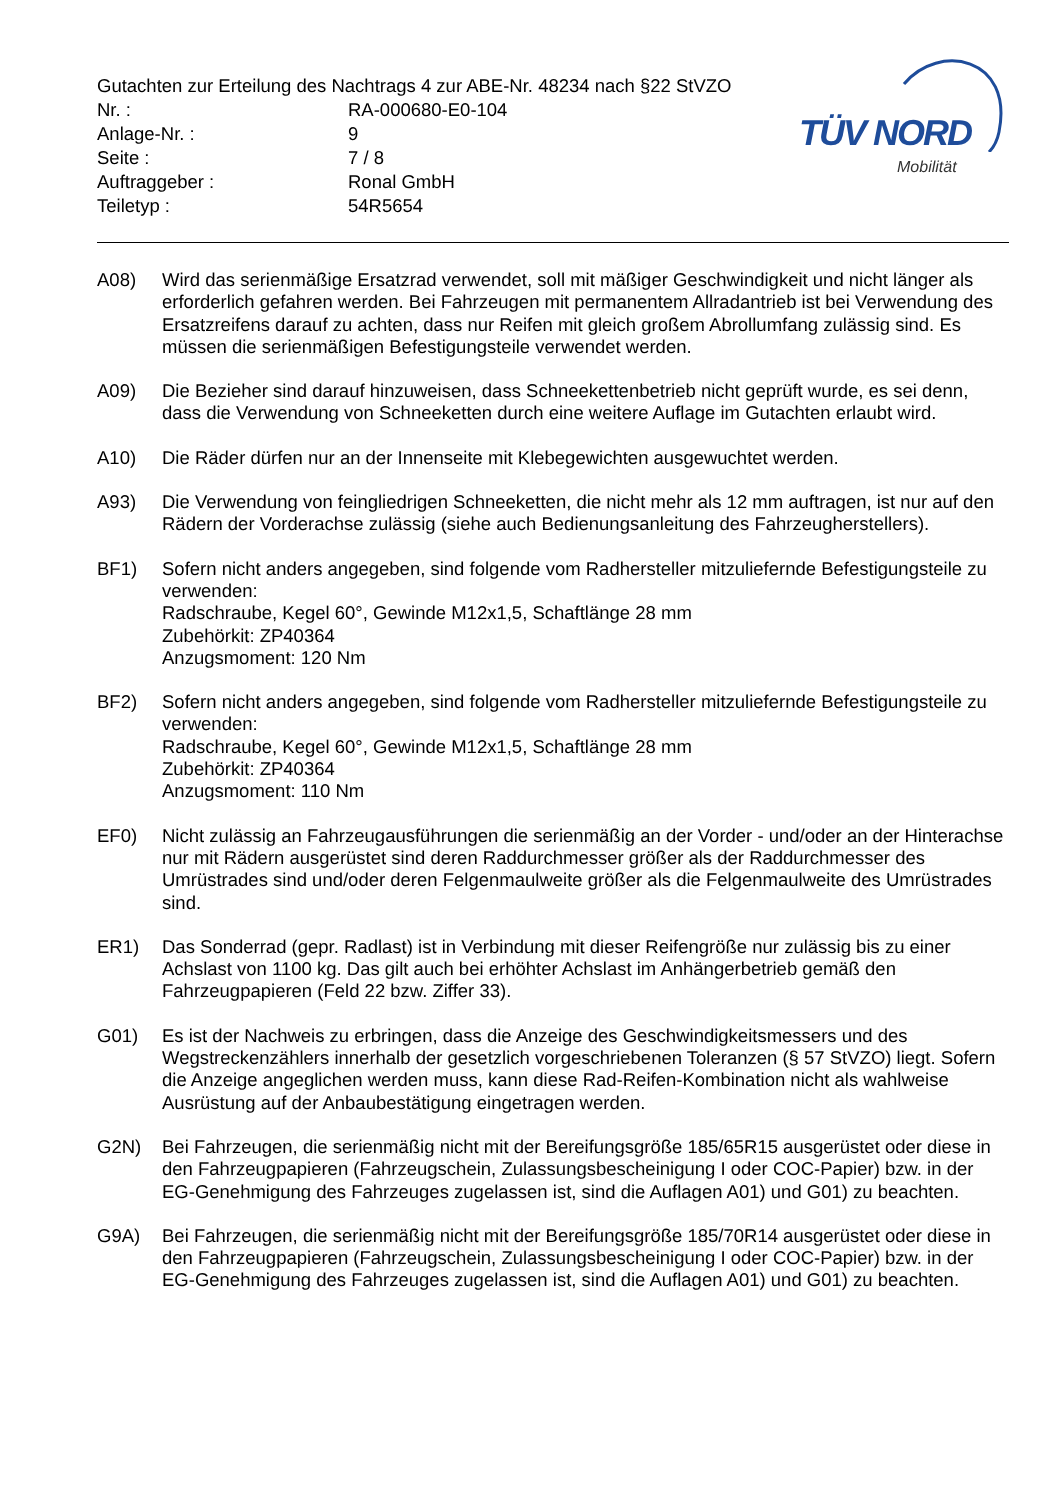TÜV NORD
Mobilität
Gutachten zur Erteilung des Nachtrags 4 zur ABE-Nr. 48234 nach §22 StVZO
Nr. : RA-000680-E0-104
Anlage-Nr. : 9
Seite : 7 / 8
Auftraggeber : Ronal GmbH
Teiletyp : 54R5654
A08) Wird das serienmäßige Ersatzrad verwendet, soll mit mäßiger Geschwindigkeit und nicht länger als erforderlich gefahren werden. Bei Fahrzeugen mit permanentem Allradantrieb ist bei Verwendung des Ersatzreifens darauf zu achten, dass nur Reifen mit gleich großem Abrollumfang zulässig sind. Es müssen die serienmäßigen Befestigungsteile verwendet werden.
A09) Die Bezieher sind darauf hinzuweisen, dass Schneekettenbetrieb nicht geprüft wurde, es sei denn, dass die Verwendung von Schneeketten durch eine weitere Auflage im Gutachten erlaubt wird.
A10) Die Räder dürfen nur an der Innenseite mit Klebegewichten ausgewuchtet werden.
A93) Die Verwendung von feingliedrigen Schneeketten, die nicht mehr als 12 mm auftragen, ist nur auf den Rädern der Vorderachse zulässig (siehe auch Bedienungsanleitung des Fahrzeugherstellers).
BF1) Sofern nicht anders angegeben, sind folgende vom Radhersteller mitzuliefernde Befestigungsteile zu verwenden:
Radschraube, Kegel 60°, Gewinde M12x1,5, Schaftlänge 28 mm
Zubehörkit: ZP40364
Anzugsmoment: 120 Nm
BF2) Sofern nicht anders angegeben, sind folgende vom Radhersteller mitzuliefernde Befestigungsteile zu verwenden:
Radschraube, Kegel 60°, Gewinde M12x1,5, Schaftlänge 28 mm
Zubehörkit: ZP40364
Anzugsmoment: 110 Nm
EF0) Nicht zulässig an Fahrzeugausführungen die serienmäßig an der Vorder - und/oder an der Hinterachse nur mit Rädern ausgerüstet sind deren Raddurchmesser größer als der Raddurchmesser des Umrüstrades sind und/oder deren Felgenmaulweite größer als die Felgenmaulweite des Umrüstrades sind.
ER1) Das Sonderrad (gepr. Radlast) ist in Verbindung mit dieser Reifengröße nur zulässig bis zu einer Achslast von 1100 kg. Das gilt auch bei erhöhter Achslast im Anhängerbetrieb gemäß den Fahrzeugpapieren (Feld 22 bzw. Ziffer 33).
G01) Es ist der Nachweis zu erbringen, dass die Anzeige des Geschwindigkeitsmessers und des Wegstreckenzählers innerhalb der gesetzlich vorgeschriebenen Toleranzen (§ 57 StVZO) liegt. Sofern die Anzeige angeglichen werden muss, kann diese Rad-Reifen-Kombination nicht als wahlweise Ausrüstung auf der Anbaubestätigung eingetragen werden.
G2N) Bei Fahrzeugen, die serienmäßig nicht mit der Bereifungsgröße 185/65R15 ausgerüstet oder diese in den Fahrzeugpapieren (Fahrzeugschein, Zulassungsbescheinigung I oder COC-Papier) bzw. in der EG-Genehmigung des Fahrzeuges zugelassen ist, sind die Auflagen A01) und G01) zu beachten.
G9A) Bei Fahrzeugen, die serienmäßig nicht mit der Bereifungsgröße 185/70R14 ausgerüstet oder diese in den Fahrzeugpapieren (Fahrzeugschein, Zulassungsbescheinigung I oder COC-Papier) bzw. in der EG-Genehmigung des Fahrzeuges zugelassen ist, sind die Auflagen A01) und G01) zu beachten.